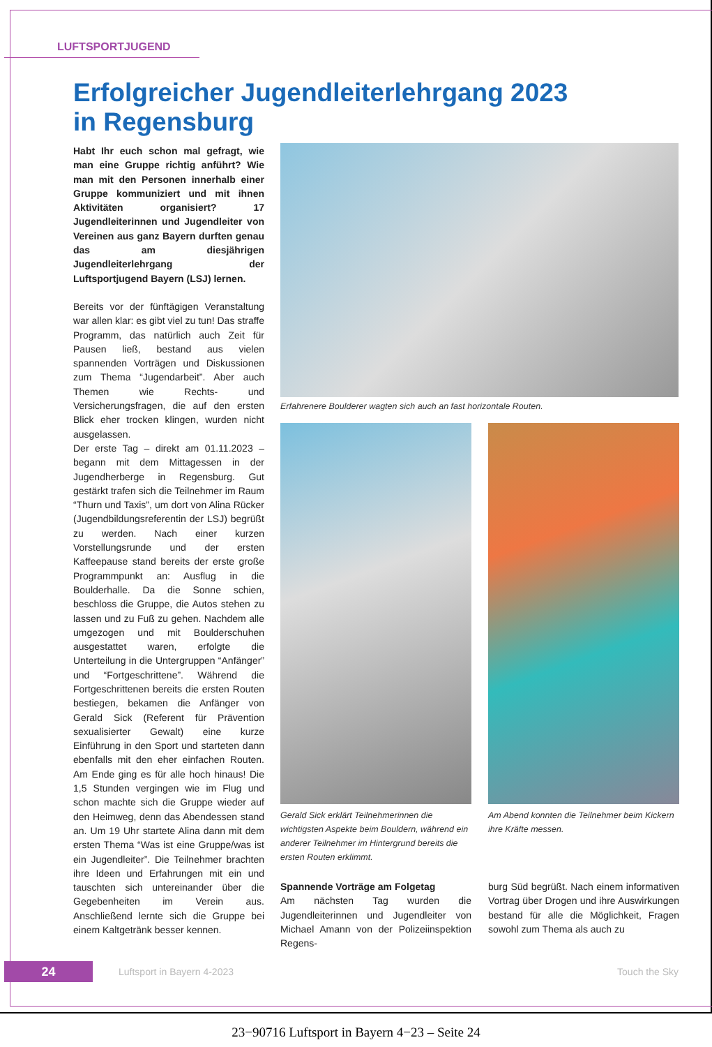LUFTSPORTJUGEND
Erfolgreicher Jugendleiterlehrgang 2023
in Regensburg
Habt Ihr euch schon mal gefragt, wie man eine Gruppe richtig anführt? Wie man mit den Personen innerhalb einer Gruppe kommuniziert und mit ihnen Aktivitäten organisiert? 17 Jugendleiterinnen und Jugendleiter von Vereinen aus ganz Bayern durften genau das am diesjährigen Jugendleiterlehrgang der Luftsportjugend Bayern (LSJ) lernen.
Bereits vor der fünftägigen Veranstaltung war allen klar: es gibt viel zu tun! Das straffe Programm, das natürlich auch Zeit für Pausen ließ, bestand aus vielen spannenden Vorträgen und Diskussionen zum Thema “Jugendarbeit”. Aber auch Themen wie Rechts- und Versicherungsfragen, die auf den ersten Blick eher trocken klingen, wurden nicht ausgelassen.
Der erste Tag – direkt am 01.11.2023 – begann mit dem Mittagessen in der Jugendherberge in Regensburg. Gut gestärkt trafen sich die Teilnehmer im Raum “Thurn und Taxis”, um dort von Alina Rücker (Jugendbildungsreferentin der LSJ) begrüßt zu werden. Nach einer kurzen Vorstellungsrunde und der ersten Kaffeepause stand bereits der erste große Programmpunkt an: Ausflug in die Boulderhalle. Da die Sonne schien, beschloss die Gruppe, die Autos stehen zu lassen und zu Fuß zu gehen. Nachdem alle umgezogen und mit Boulderschuhen ausgestattet waren, erfolgte die Unterteilung in die Untergruppen “Anfänger” und “Fortgeschrittene”. Während die Fortgeschrittenen bereits die ersten Routen bestiegen, bekamen die Anfänger von Gerald Sick (Referent für Prävention sexualisierter Gewalt) eine kurze Einführung in den Sport und starteten dann ebenfalls mit den eher einfachen Routen. Am Ende ging es für alle hoch hinaus! Die 1,5 Stunden vergingen wie im Flug und schon machte sich die Gruppe wieder auf den Heimweg, denn das Abendessen stand an. Um 19 Uhr startete Alina dann mit dem ersten Thema “Was ist eine Gruppe/was ist ein Jugendleiter”. Die Teilnehmer brachten ihre Ideen und Erfahrungen mit ein und tauschten sich untereinander über die Gegebenheiten im Verein aus. Anschließend lernte sich die Gruppe bei einem Kaltgetränk besser kennen.
Erfahrenere Boulderer wagten sich auch an fast horizontale Routen.
Gerald Sick erklärt Teilnehmerinnen die wichtigsten Aspekte beim Bouldern, während ein anderer Teilnehmer im Hintergrund bereits die ersten Routen erklimmt.
Am Abend konnten die Teilnehmer beim Kickern ihre Kräfte messen.
Spannende Vorträge am Folgetag
Am nächsten Tag wurden die Jugendleiterinnen und Jugendleiter von Michael Amann von der Polizeiinspektion Regens-
burg Süd begrüßt. Nach einem informativen Vortrag über Drogen und ihre Auswirkungen bestand für alle die Möglichkeit, Fragen sowohl zum Thema als auch zu
24 Luftsport in Bayern 4-2023 Touch the Sky
23−90716 Luftsport in Bayern 4−23 – Seite 24